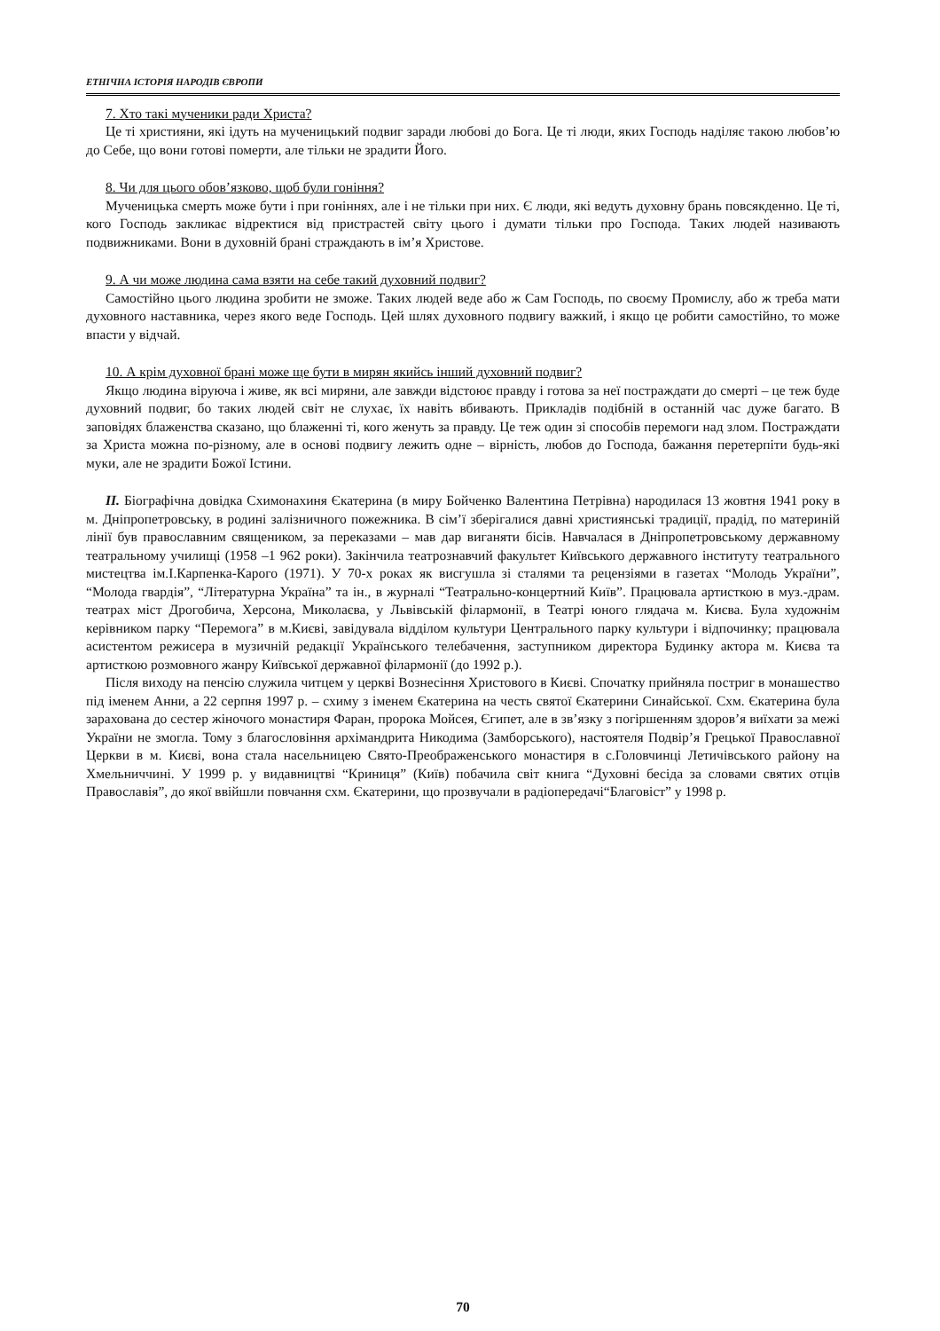ЕТНІЧНА ІСТОРІЯ НАРОДІВ ЄВРОПИ
7. Хто такі мученики ради Христа?
Це ті християни, які ідуть на мученицький подвиг заради любові до Бога. Це ті люди, яких Господь наділяє такою любов’ю до Себе, що вони готові померти, але тільки не зрадити Його.
8. Чи для цього обов’язково, щоб були гоніння?
Мученицька смерть може бути і при гоніннях, але і не тільки при них. Є люди, які ведуть духовну брань повсякденно. Це ті, кого Господь закликає відректися від пристрастей світу цього і думати тільки про Господа. Таких людей називають подвижниками. Вони в духовній брані страждають в ім’я Христове.
9. А чи може людина сама взяти на себе такий духовний подвиг?
Самостійно цього людина зробити не зможе. Таких людей веде або ж Сам Господь, по своєму Промислу, або ж треба мати духовного наставника, через якого веде Господь. Цей шлях духовного подвигу важкий, і якщо це робити самостійно, то може впасти у відчай.
10. А крім духовної брані може ще бути в мирян якийсь інший духовний подвиг?
Якщо людина віруюча і живе, як всі миряни, але завжди відстоює правду і готова за неї постраждати до смерті – це теж буде духовний подвиг, бо таких людей світ не слухає, їх навіть вбивають. Прикладів подібній в останній час дуже багато. В заповідях блаженства сказано, що блаженні ті, кого женуть за правду. Це теж один зі способів перемоги над злом. Постраждати за Христа можна по-різному, але в основі подвигу лежить одне – вірність, любов до Господа, бажання перетерпіти будь-які муки, але не зрадити Божої Істини.
II. Біографічна довідка Схимонахиня Єкатерина (в миру Бойченко Валентина Петрівна) народилася 13 жовтня 1941 року в м. Дніпропетровську, в родині залізничного пожежника. В сім’ї зберігалися давні християнські традиції, прадід, по материній лінії був православним священиком, за переказами – мав дар виганяти бісів. Навчалася в Дніпропетровському державному театральному училищі (1958 –1 962 роки). Закінчила театрознавчий факультет Київського державного інституту театрального мистецтва ім.І.Карпенка-Карого (1971). У 70-х роках як висгушла зі сталями та рецензіями в газетах “Молодь України”, “Молода гвардія”, “Літературна Україна” та ін., в журналі “Театрально-концертний Київ”. Працювала артисткою в муз.-драм. театрах міст Дрогобича, Херсона, Миколаєва, у Львівській філармонії, в Театрі юного глядача м. Києва. Була художнім керівником парку “Перемога” в м.Києві, завідувала відділом культури Центрального парку культури і відпочинку; працювала асистентом режисера в музичній редакції Українського телебачення, заступником директора Будинку актора м. Києва та артисткою розмовного жанру Київської державної філармонії (до 1992 р.).
Після виходу на пенсію служила читцем у церкві Вознесіння Христового в Києві. Спочатку прийняла постриг в монашество під іменем Анни, а 22 серпня 1997 р. – схиму з іменем Єкатерина на честь святої Єкатерини Синайської. Схм. Єкатерина була зарахована до сестер жіночого монастиря Фаран, пророка Мойсея, Єгипет, але в зв’язку з погіршенням здоров’я виїхати за межі України не змогла. Тому з благословіння архімандрита Никодима (Замборського), настоятеля Подвір’я Грецької Православної Церкви в м. Києві, вона стала насельницею Свято-Преображенського монастиря в с.Головчинці Летичівського району на Хмельниччині. У 1999 р. у видавництві “Криниця” (Київ) побачила світ книга “Духовні бесіда за словами святих отців Православія”, до якої ввійшли повчання схм. Єкатерини, що прозвучали в радіопередачі“Благовіст” у 1998 р.
70